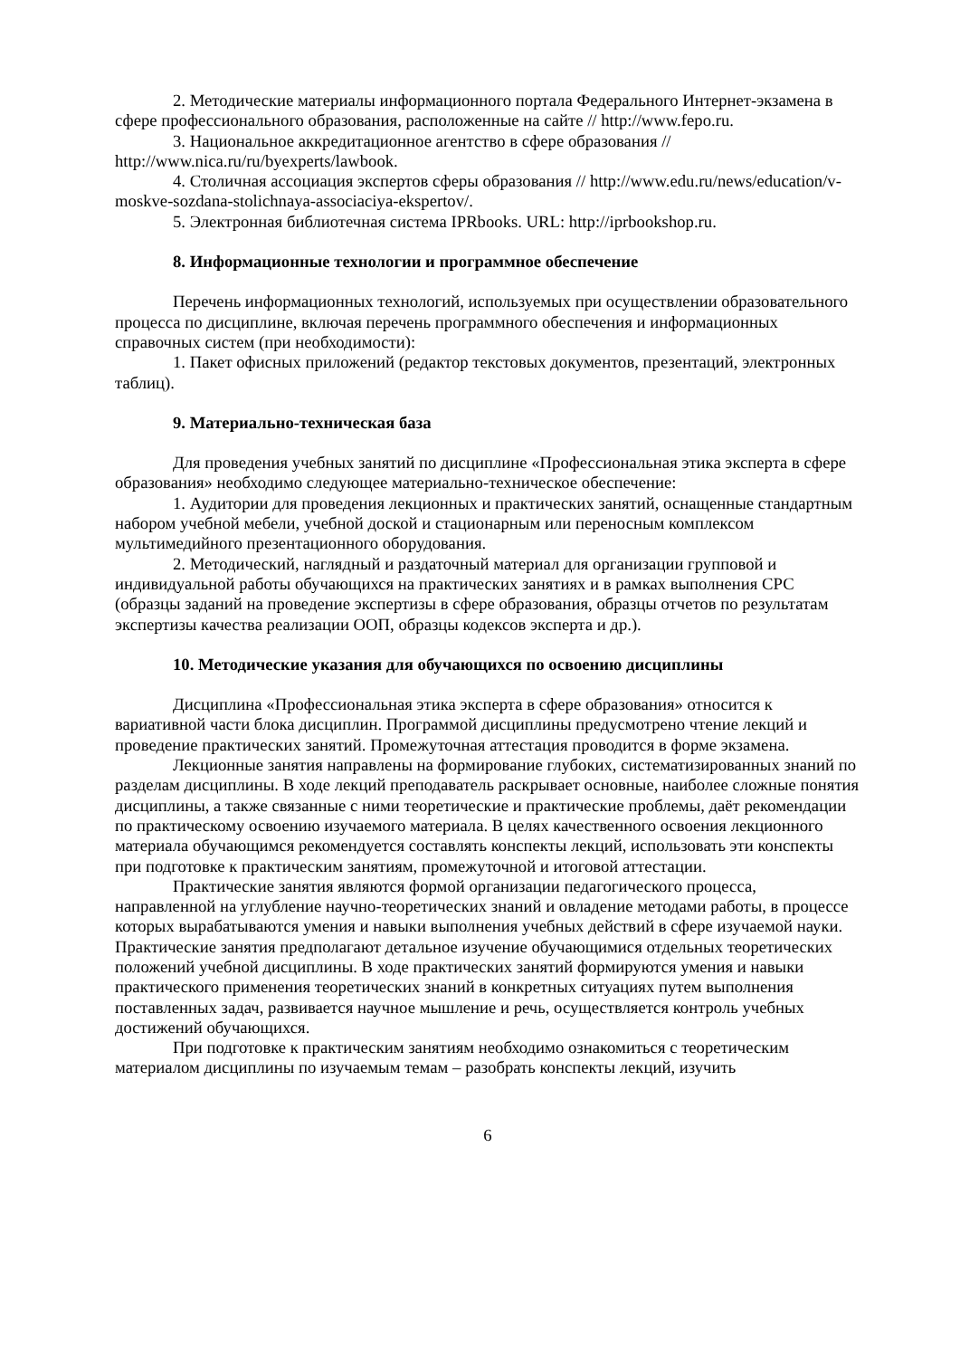2. Методические материалы информационного портала Федерального Интернет-экзамена в сфере профессионального образования, расположенные на сайте // http://www.fepo.ru.
3. Национальное аккредитационное агентство в сфере образования // http://www.nica.ru/ru/byexperts/lawbook.
4. Столичная ассоциация экспертов сферы образования // http://www.edu.ru/news/education/v-moskve-sozdana-stolichnaya-associaciya-ekspertov/.
5. Электронная библиотечная система IPRbooks. URL: http://iprbookshop.ru.
8. Информационные технологии и программное обеспечение
Перечень информационных технологий, используемых при осуществлении образовательного процесса по дисциплине, включая перечень программного обеспечения и информационных справочных систем (при необходимости):
1. Пакет офисных приложений (редактор текстовых документов, презентаций, электронных таблиц).
9. Материально-техническая база
Для проведения учебных занятий по дисциплине «Профессиональная этика эксперта в сфере образования» необходимо следующее материально-техническое обеспечение:
1. Аудитории для проведения лекционных и практических занятий, оснащенные стандартным набором учебной мебели, учебной доской и стационарным или переносным комплексом мультимедийного презентационного оборудования.
2. Методический, наглядный и раздаточный материал для организации групповой и индивидуальной работы обучающихся на практических занятиях и в рамках выполнения СРС (образцы заданий на проведение экспертизы в сфере образования, образцы отчетов по результатам экспертизы качества реализации ООП, образцы кодексов эксперта и др.).
10. Методические указания для обучающихся по освоению дисциплины
Дисциплина «Профессиональная этика эксперта в сфере образования» относится к вариативной части блока дисциплин. Программой дисциплины предусмотрено чтение лекций и проведение практических занятий. Промежуточная аттестация проводится в форме экзамена.
Лекционные занятия направлены на формирование глубоких, систематизированных знаний по разделам дисциплины. В ходе лекций преподаватель раскрывает основные, наиболее сложные понятия дисциплины, а также связанные с ними теоретические и практические проблемы, даёт рекомендации по практическому освоению изучаемого материала. В целях качественного освоения лекционного материала обучающимся рекомендуется составлять конспекты лекций, использовать эти конспекты при подготовке к практическим занятиям, промежуточной и итоговой аттестации.
Практические занятия являются формой организации педагогического процесса, направленной на углубление научно-теоретических знаний и овладение методами работы, в процессе которых вырабатываются умения и навыки выполнения учебных действий в сфере изучаемой науки. Практические занятия предполагают детальное изучение обучающимися отдельных теоретических положений учебной дисциплины. В ходе практических занятий формируются умения и навыки практического применения теоретических знаний в конкретных ситуациях путем выполнения поставленных задач, развивается научное мышление и речь, осуществляется контроль учебных достижений обучающихся.
При подготовке к практическим занятиям необходимо ознакомиться с теоретическим материалом дисциплины по изучаемым темам – разобрать конспекты лекций, изучить
6